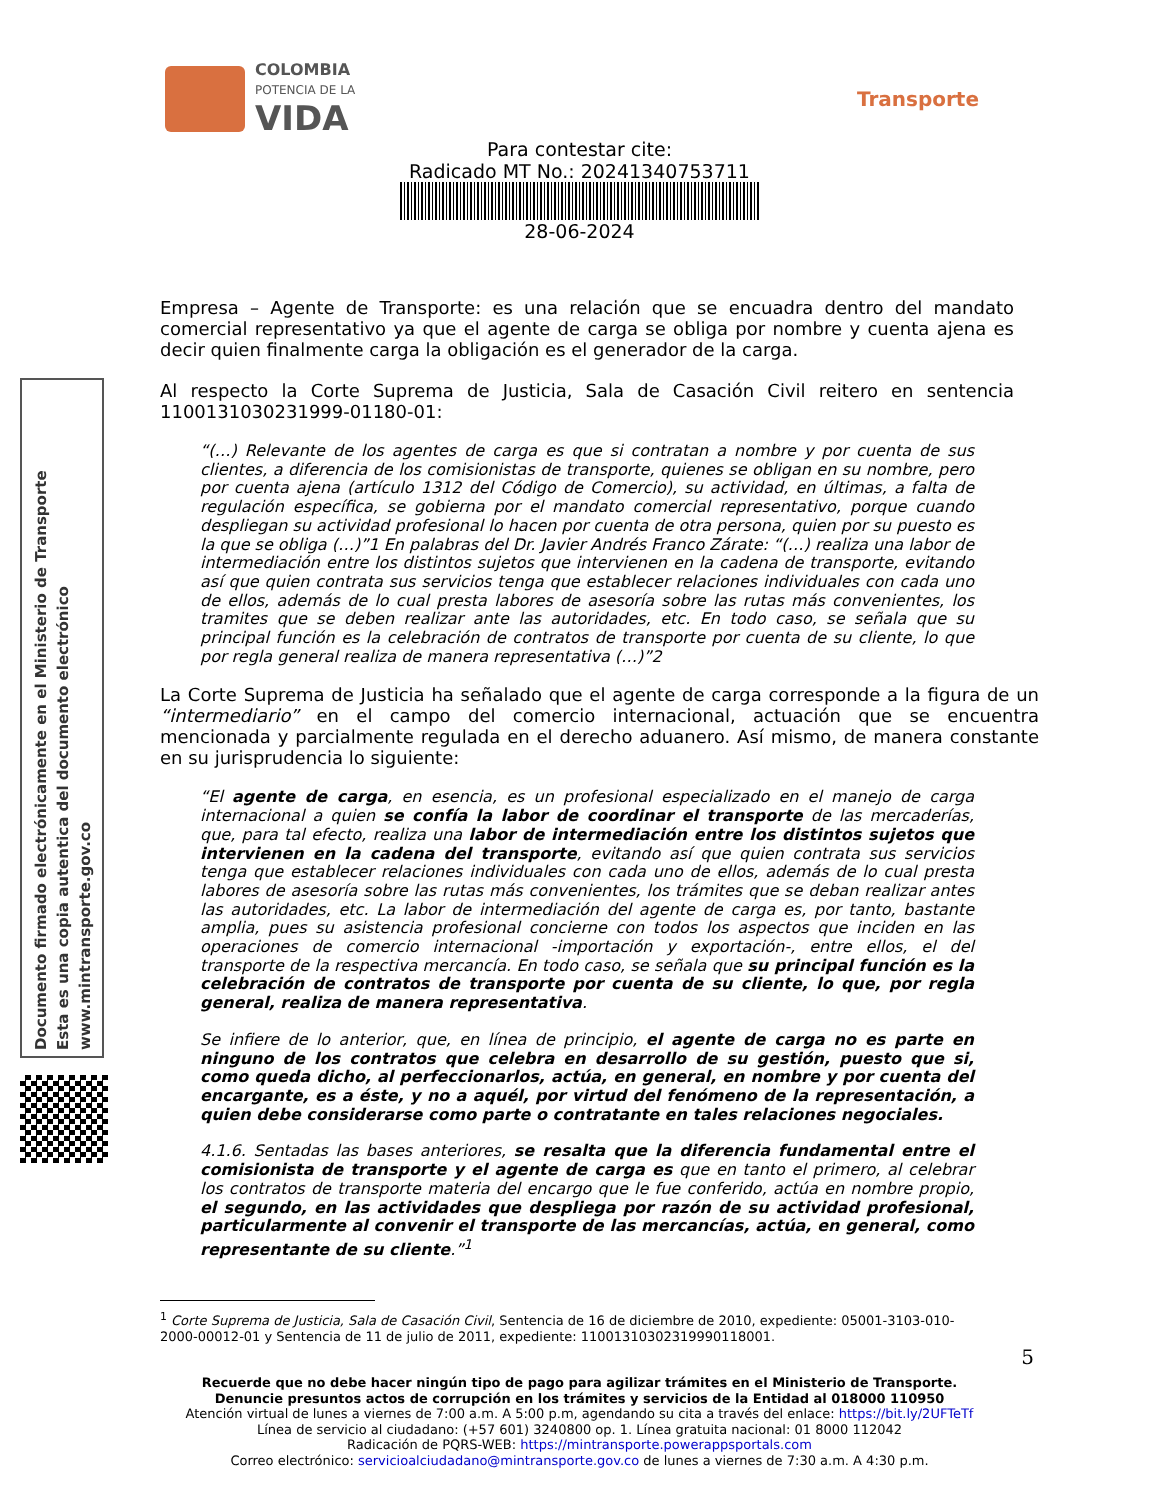COLOMBIA
POTENCIA DE LA
VIDA
Transporte
Para contestar cite:
Radicado MT No.: 20241340753711
28-06-2024
Documento firmado electrónicamente en el Ministerio de Transporte
Esta es una copia autentica del documento electrónico
www.mintransporte.gov.co
Empresa – Agente de Transporte: es una relación que se encuadra dentro del mandato comercial representativo ya que el agente de carga se obliga por nombre y cuenta ajena es decir quien finalmente carga la obligación es el generador de la carga.
Al respecto la Corte Suprema de Justicia, Sala de Casación Civil reitero en sentencia 1100131030231999-01180-01:
“(…) Relevante de los agentes de carga es que si contratan a nombre y por cuenta de sus clientes, a diferencia de los comisionistas de transporte, quienes se obligan en su nombre, pero por cuenta ajena (artículo 1312 del Código de Comercio), su actividad, en últimas, a falta de regulación específica, se gobierna por el mandato comercial representativo, porque cuando despliegan su actividad profesional lo hacen por cuenta de otra persona, quien por su puesto es la que se obliga (…)”1 En palabras del Dr. Javier Andrés Franco Zárate: “(…) realiza una labor de intermediación entre los distintos sujetos que intervienen en la cadena de transporte, evitando así que quien contrata sus servicios tenga que establecer relaciones individuales con cada uno de ellos, además de lo cual presta labores de asesoría sobre las rutas más convenientes, los tramites que se deben realizar ante las autoridades, etc. En todo caso, se señala que su principal función es la celebración de contratos de transporte por cuenta de su cliente, lo que por regla general realiza de manera representativa (…)”2
La Corte Suprema de Justicia ha señalado que el agente de carga corresponde a la figura de un “intermediario” en el campo del comercio internacional, actuación que se encuentra mencionada y parcialmente regulada en el derecho aduanero. Así mismo, de manera constante en su jurisprudencia lo siguiente:
“El agente de carga, en esencia, es un profesional especializado en el manejo de carga internacional a quien se confía la labor de coordinar el transporte de las mercaderías, que, para tal efecto, realiza una labor de intermediación entre los distintos sujetos que intervienen en la cadena del transporte, evitando así que quien contrata sus servicios tenga que establecer relaciones individuales con cada uno de ellos, además de lo cual presta labores de asesoría sobre las rutas más convenientes, los trámites que se deban realizar antes las autoridades, etc. La labor de intermediación del agente de carga es, por tanto, bastante amplia, pues su asistencia profesional concierne con todos los aspectos que inciden en las operaciones de comercio internacional -importación y exportación-, entre ellos, el del transporte de la respectiva mercancía. En todo caso, se señala que su principal función es la celebración de contratos de transporte por cuenta de su cliente, lo que, por regla general, realiza de manera representativa.
Se infiere de lo anterior, que, en línea de principio, el agente de carga no es parte en ninguno de los contratos que celebra en desarrollo de su gestión, puesto que si, como queda dicho, al perfeccionarlos, actúa, en general, en nombre y por cuenta del encargante, es a éste, y no a aquél, por virtud del fenómeno de la representación, a quien debe considerarse como parte o contratante en tales relaciones negociales.
4.1.6. Sentadas las bases anteriores, se resalta que la diferencia fundamental entre el comisionista de transporte y el agente de carga es que en tanto el primero, al celebrar los contratos de transporte materia del encargo que le fue conferido, actúa en nombre propio, el segundo, en las actividades que despliega por razón de su actividad profesional, particularmente al convenir el transporte de las mercancías, actúa, en general, como representante de su cliente.”<sup>1</sup>
<sup>1</sup> Corte Suprema de Justicia, Sala de Casación Civil, Sentencia de 16 de diciembre de 2010, expediente: 05001-3103-010-2000-00012-01 y Sentencia de 11 de julio de 2011, expediente: 11001310302319990118001.
5
Recuerde que no debe hacer ningún tipo de pago para agilizar trámites en el Ministerio de Transporte.
Denuncie presuntos actos de corrupción en los trámites y servicios de la Entidad al 018000 110950
Atención virtual de lunes a viernes de 7:00 a.m. A 5:00 p.m, agendando su cita a través del enlace: https://bit.ly/2UFTeTf
Línea de servicio al ciudadano: (+57 601) 3240800 op. 1. Línea gratuita nacional: 01 8000 112042
Radicación de PQRS-WEB: https://mintransporte.powerappsportals.com
Correo electrónico: servicioalciudadano@mintransporte.gov.co de lunes a viernes de 7:30 a.m. A 4:30 p.m.